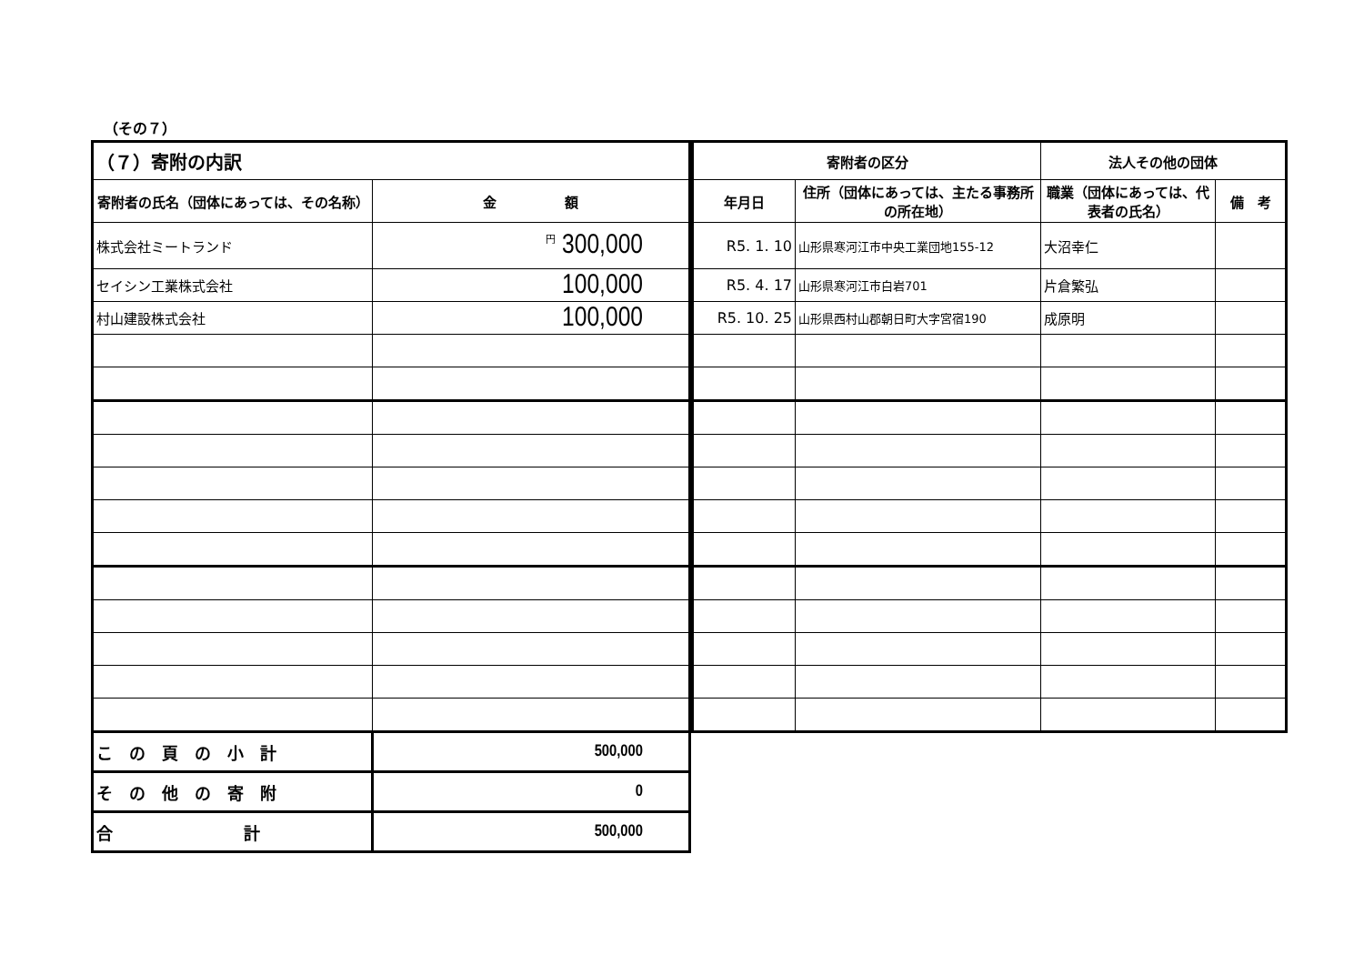（その７）
| （７）寄附の内訳 | |
| --- | --- |
| 寄附者の氏名（団体にあっては、その名称） | 金 額 |
| 株式会社ミートランド | <sup>円</sup> 300,000 |
| セイシン工業株式会社 | 100,000 |
| 村山建設株式会社 | 100,000 |
| こ の 頁 の 小 計 | 500,000 |
| そ の 他 の 寄 附 | 0 |
| 合 計 | 500,000 |
| 寄附者の区分 | | 法人その他の団体 | |
| --- | --- | --- | --- |
| 年月日 | 住所（団体にあっては、主たる事務所の所在地） | 職業（団体にあっては、代表者の氏名） | 備 考 |
| R5. 1. 10 | 山形県寒河江市中央工業団地155-12 | 大沼幸仁 | |
| R5. 4. 17 | 山形県寒河江市白岩701 | 片倉繁弘 | |
| R5. 10. 25 | 山形県西村山郡朝日町大字宮宿190 | 成原明 | |